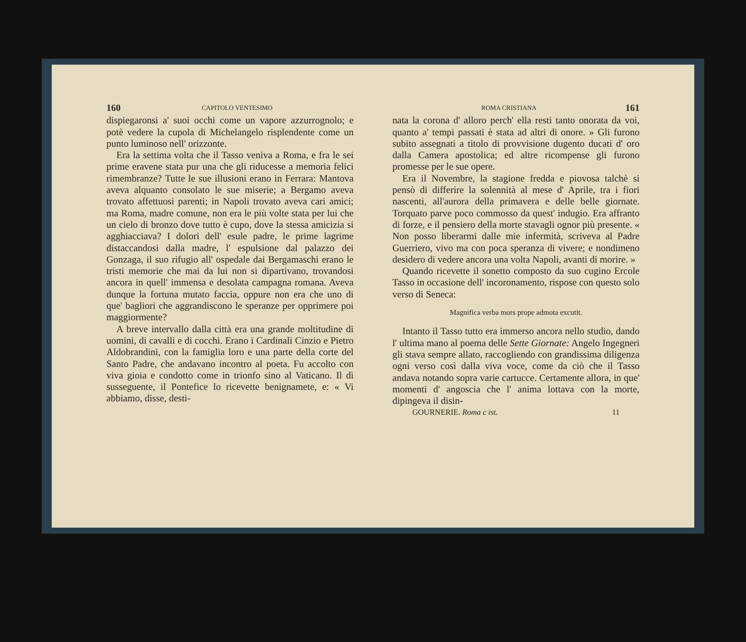160 CAPITOLO VENTESIMO
dispiegaronsi a' suoi occhi come un vapore azzurrognolo; e potè vedere la cupola di Michelangelo risplendente come un punto luminoso nell' orizzonte.
Era la settima volta che il Tasso veniva a Roma, e fra le sei prime eravene stata pur una che gli riducesse a memoria felici rimembranze? Tutte le sue illusioni erano in Ferrara: Mantova aveva alquanto consolato le sue miserie; a Bergamo aveva trovato affettuosi parenti; in Napoli trovato aveva cari amici; ma Roma, madre comune, non era le più volte stata per lui che un cielo di bronzo dove tutto è cupo, dove la stessa amicizia si agghiacciava? I dolori dell' esule padre, le prime lagrime distaccandosi dalla madre, l' espulsione dal palazzo dei Gonzaga, il suo rifugio all' ospedale dai Bergamaschi erano le tristi memorie che mai da lui non si dipartivano, trovandosi ancora in quell' immensa e desolata campagna romana. Aveva dunque la fortuna mutato faccia, oppure non era che uno di que' bagliori che aggrandiscono le speranze per opprimere poi maggiormente?
A breve intervallo dalla città era una grande moltitudine di uomini, di cavalli e di cocchi. Erano i Cardinali Cinzio e Pietro Aldobrandini, con la famiglia loro e una parte della corte del Santo Padre, che andavano incontro al poeta. Fu accolto con viva gioia e condotto come in trionfo sino al Vaticano. Il dì susseguente, il Pontefice lo ricevette benignamete, e: « Vi abbiamo, disse, desti-
ROMA CRISTIANA 161
nata la corona d' alloro perch' ella resti tanto onorata da voi, quanto a' tempi passati è stata ad altri di onore. » Gli furono subito assegnati a titolo di provvisione dugento ducati d' oro dalla Camera apostolica; ed altre ricompense gli furono promesse per le sue opere.
Era il Novembre, la stagione fredda e piovosa talchè si pensò di differire la solennità al mese d' Aprile, tra i fiori nascenti, all'aurora della primavera e delle belle giornate. Torquato parve poco commosso da quest' indugio. Era affranto di forze, e il pensiero della morte stavagli ognor più presente. « Non posso liberarmi dalle mie infermità, scriveva al Padre Guerriero, vivo ma con poca speranza di vivere; e nondimeno desidero di vedere ancora una volta Napoli, avanti di morire. »
Quando ricevette il sonetto composto da suo cugino Ercole Tasso in occasione dell' incoronamento, rispose con questo solo verso di Seneca:
Magnifica verba mors prope admota excutit.
Intanto il Tasso tutto era immerso ancora nello studio, dando l' ultima mano al poema delle Sette Giornate: Angelo Ingegneri gli stava sempre allato, raccogliendo con grandissima diligenza ogni verso così dalla viva voce, come da ciò che il Tasso andava notando sopra varie cartucce. Certamente allora, in que' momenti d' angoscia che l' anima lottava con la morte, dipingeva il disin-
GOURNERIE. Roma c ist. 11